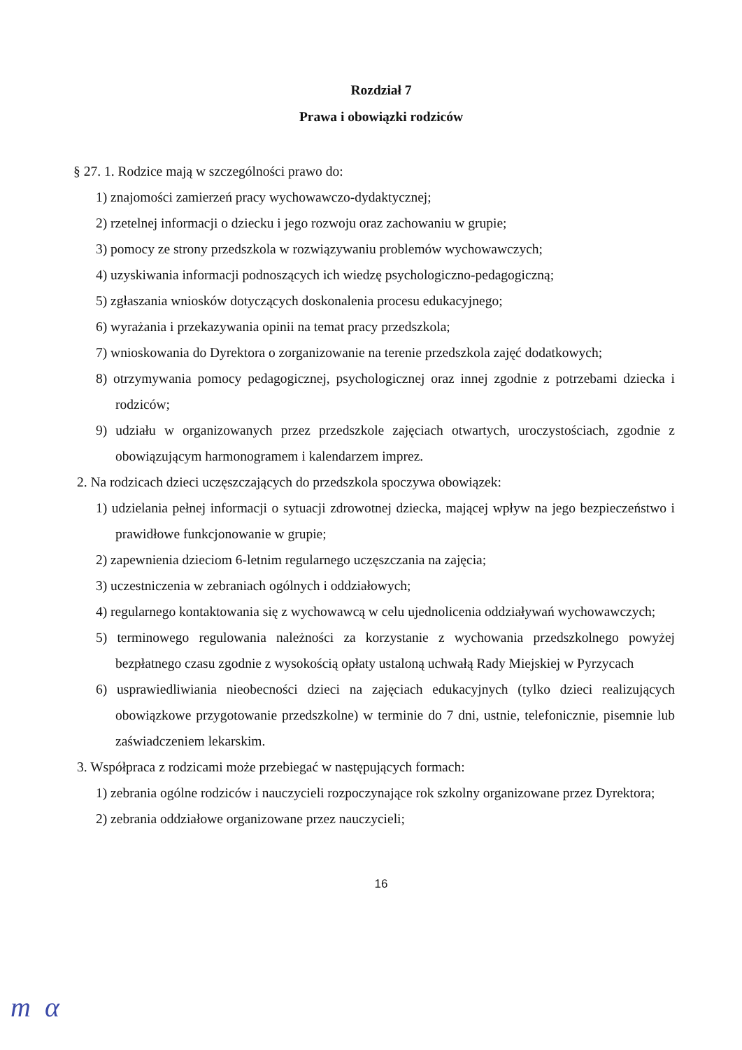Rozdział 7
Prawa i obowiązki rodziców
§ 27. 1. Rodzice mają w szczególności prawo do:
1) znajomości zamierzeń pracy wychowawczo-dydaktycznej;
2) rzetelnej informacji o dziecku i jego rozwoju oraz zachowaniu w grupie;
3) pomocy ze strony przedszkola w rozwiązywaniu problemów wychowawczych;
4) uzyskiwania informacji podnoszących ich wiedzę psychologiczno-pedagogiczną;
5) zgłaszania wniosków dotyczących doskonalenia procesu edukacyjnego;
6) wyrażania i przekazywania opinii na temat pracy przedszkola;
7) wnioskowania do Dyrektora o zorganizowanie na terenie przedszkola zajęć dodatkowych;
8) otrzymywania pomocy pedagogicznej, psychologicznej oraz innej zgodnie z potrzebami dziecka i rodziców;
9) udziału w organizowanych przez przedszkole zajęciach otwartych, uroczystościach, zgodnie z obowiązującym harmonogramem i kalendarzem imprez.
2. Na rodzicach dzieci uczęszczających do przedszkola spoczywa obowiązek:
1) udzielania pełnej informacji o sytuacji zdrowotnej dziecka, mającej wpływ na jego bezpieczeństwo i prawidłowe funkcjonowanie w grupie;
2) zapewnienia dzieciom 6-letnim regularnego uczęszczania na zajęcia;
3) uczestniczenia w zebraniach ogólnych i oddziałowych;
4) regularnego kontaktowania się z wychowawcą w celu ujednolicenia oddziaływań wychowawczych;
5) terminowego regulowania należności za korzystanie z wychowania przedszkolnego powyżej bezpłatnego czasu zgodnie z wysokością opłaty ustaloną uchwałą Rady Miejskiej w Pyrzycach
6) usprawiedliwiania nieobecności dzieci na zajęciach edukacyjnych (tylko dzieci realizujących obowiązkowe przygotowanie przedszkolne) w terminie do 7 dni, ustnie, telefonicznie, pisemnie lub zaświadczeniem lekarskim.
3. Współpraca z rodzicami może przebiegać w następujących formach:
1) zebrania ogólne rodziców i nauczycieli rozpoczynające rok szkolny organizowane przez Dyrektora;
2) zebrania oddziałowe organizowane przez nauczycieli;
16
m α